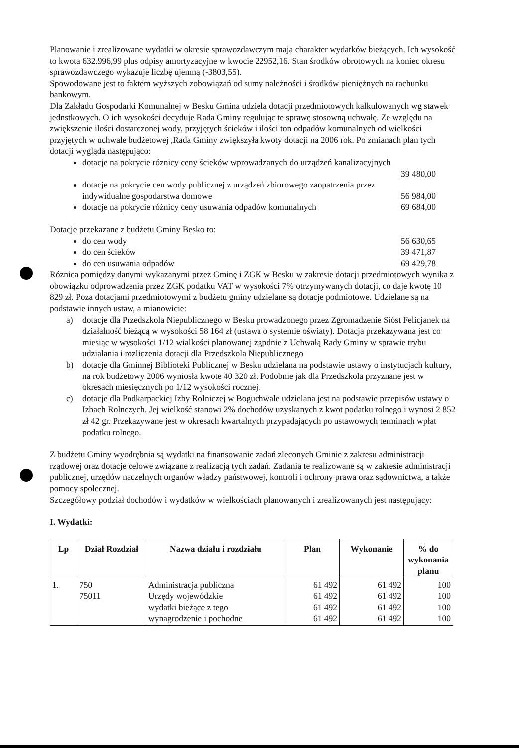Planowanie i zrealizowane wydatki w okresie sprawozdawczym maja charakter wydatków bieżących. Ich wysokość to kwota 632.996,99 plus odpisy amortyzacyjne w kwocie 22952,16. Stan środków obrotowych na koniec okresu sprawozdawczego wykazuje liczbę ujemną (-3803,55).
Spowodowane jest to faktem wyższych zobowiązań od sumy należności i środków pieniężnych na rachunku bankowym.
Dla Zakładu Gospodarki Komunalnej w Besku Gmina udziela dotacji przedmiotowych kalkulowanych wg stawek jednstkowych. O ich wysokości decyduje Rada Gminy regulując te sprawę stosowną uchwałę. Ze względu na zwiększenie ilości dostarczonej wody, przyjętych ścieków i ilości ton odpadów komunalnych od wielkości przyjętych w uchwale budżetowej ,Rada Gminy zwiększyła kwoty dotacji na 2006 rok. Po zmianach plan tych dotacji wygląda następująco:
dotacje na pokrycie róznicy ceny ścieków wprowadzanych do urządzeń kanalizacyjnych
39 480,00
dotacje na pokrycie cen wody publicznej z urządzeń zbiorowego zaopatrzenia przez
indywidualne gospodarstwa domowe 56 984,00
dotacje na pokrycie różnicy ceny usuwania odpadów komunalnych 69 684,00
Dotacje przekazane z budżetu Gminy Besko to:
do cen wody 56 630,65
do cen ścieków 39 471,87
do cen usuwania odpadów 69 429,78
Różnica pomiędzy danymi wykazanymi przez Gminę i ZGK w Besku w zakresie dotacji przedmiotowych wynika z obowiązku odprowadzenia przez ZGK podatku VAT w wysokości 7% otrzymywanych dotacji, co daje kwotę 10 829 zł. Poza dotacjami przedmiotowymi z budżetu gminy udzielane są dotacje podmiotowe. Udzielane są na podstawie innych ustaw, a mianowicie:
a) dotacje dla Przedszkola Niepublicznego w Besku prowadzonego przez Zgromadzenie Siόst Felicjanek na działalność bieżącą w wysokości 58 164 zł (ustawa o systemie oświaty). Dotacja przekazywana jest co miesiąc w wysokości 1/12 wialkości planowanej zgpdnie z Uchwałą Rady Gminy w sprawie trybu udzialania i rozliczenia dotacji dla Przedszkola Niepublicznego
b) dotacje dla Gminnej Biblioteki Publicznej w Besku udzielana na podstawie ustawy o instytucjach kultury, na rok budżetowy 2006 wyniosła kwote 40 320 zł. Podobnie jak dla Przedszkola przyznane jest w okresach miesięcznych po 1/12 wysokości rocznej.
c) dotacje dla Podkarpackiej Izby Rolniczej w Boguchwale udzielana jest na podstawie przepisów ustawy o Izbach Rolnczych. Jej wielkość stanowi 2% dochodów uzyskanych z kwot podatku rolnego i wynosi 2 852 zł 42 gr. Przekazywane jest w okresach kwartalnych przypadających po ustawowych terminach wpłat podatku rolnego.
Z budżetu Gminy wyodrębnia są wydatki na finansowanie zadań zleconych Gminie z zakresu administracji rządowej oraz dotacje celowe związane z realizacją tych zadań. Zadania te realizowane są w zakresie administracji publicznej, urzędów naczelnych organów władzy państwowej, kontroli i ochrony prawa oraz sądownictwa, a także pomocy społecznej.
Szczegółowy podział dochodów i wydatków w wielkościach planowanych i zrealizowanych jest następujący:
I. Wydatki:
| Lp | Dział Rozdział | Nazwa działu i rozdziału | Plan | Wykonanie | % do wykonania planu |
| --- | --- | --- | --- | --- | --- |
| 1. | 750 75011 | Administracja publiczna Urzędy wojewódzkie wydatki bieżące z tego wynagrodzenie i pochodne | 61 492 61 492 61 492 61 492 | 61 492 61 492 61 492 61 492 | 100 100 100 100 |